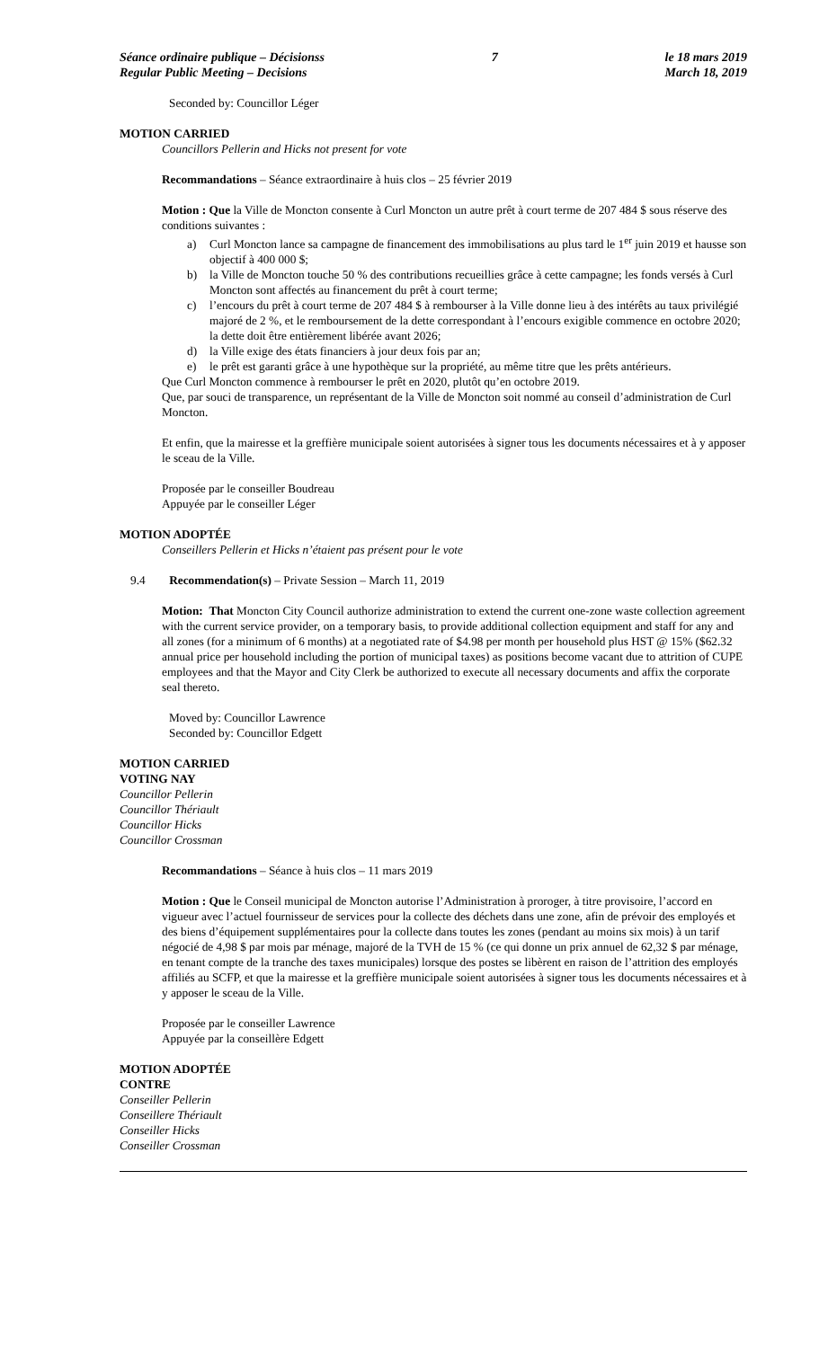Séance ordinaire publique – Décisionss
Regular Public Meeting – Decisions
7 le 18 mars 2019
March 18, 2019
Seconded by: Councillor Léger
MOTION CARRIED
Councillors Pellerin and Hicks not present for vote
Recommandations – Séance extraordinaire à huis clos – 25 février 2019
Motion : Que la Ville de Moncton consente à Curl Moncton un autre prêt à court terme de 207 484 $ sous réserve des conditions suivantes :
a) Curl Moncton lance sa campagne de financement des immobilisations au plus tard le 1<sup>er</sup> juin 2019 et hausse son objectif à 400 000 $;
b) la Ville de Moncton touche 50 % des contributions recueillies grâce à cette campagne; les fonds versés à Curl Moncton sont affectés au financement du prêt à court terme;
c) l’encours du prêt à court terme de 207 484 $ à rembourser à la Ville donne lieu à des intérêts au taux privilégié majoré de 2 %, et le remboursement de la dette correspondant à l’encours exigible commence en octobre 2020; la dette doit être entièrement libérée avant 2026;
d) la Ville exige des états financiers à jour deux fois par an;
e) le prêt est garanti grâce à une hypothèque sur la propriété, au même titre que les prêts antérieurs.
Que Curl Moncton commence à rembourser le prêt en 2020, plutôt qu’en octobre 2019.
Que, par souci de transparence, un représentant de la Ville de Moncton soit nommé au conseil d’administration de Curl Moncton.
Et enfin, que la mairesse et la greffière municipale soient autorisées à signer tous les documents nécessaires et à y apposer le sceau de la Ville.
Proposée par le conseiller Boudreau
Appuyée par le conseiller Léger
MOTION ADOPTÉE
Conseillers Pellerin et Hicks n’étaient pas présent pour le vote
9.4 Recommendation(s) – Private Session – March 11, 2019
Motion: That Moncton City Council authorize administration to extend the current one-zone waste collection agreement with the current service provider, on a temporary basis, to provide additional collection equipment and staff for any and all zones (for a minimum of 6 months) at a negotiated rate of $4.98 per month per household plus HST @ 15% ($62.32 annual price per household including the portion of municipal taxes) as positions become vacant due to attrition of CUPE employees and that the Mayor and City Clerk be authorized to execute all necessary documents and affix the corporate seal thereto.
Moved by: Councillor Lawrence
Seconded by: Councillor Edgett
MOTION CARRIED
VOTING NAY
Councillor Pellerin
Councillor Thériault
Councillor Hicks
Councillor Crossman
Recommandations – Séance à huis clos – 11 mars 2019
Motion : Que le Conseil municipal de Moncton autorise l’Administration à proroger, à titre provisoire, l’accord en vigueur avec l’actuel fournisseur de services pour la collecte des déchets dans une zone, afin de prévoir des employés et des biens d’équipement supplémentaires pour la collecte dans toutes les zones (pendant au moins six mois) à un tarif négocié de 4,98 $ par mois par ménage, majoré de la TVH de 15 % (ce qui donne un prix annuel de 62,32 $ par ménage, en tenant compte de la tranche des taxes municipales) lorsque des postes se libèrent en raison de l’attrition des employés affiliés au SCFP, et que la mairesse et la greffière municipale soient autorisées à signer tous les documents nécessaires et à y apposer le sceau de la Ville.
Proposée par le conseiller Lawrence
Appuyée par la conseillère Edgett
MOTION ADOPTÉE
CONTRE
Conseiller Pellerin
Conseillere Thériault
Conseiller Hicks
Conseiller Crossman